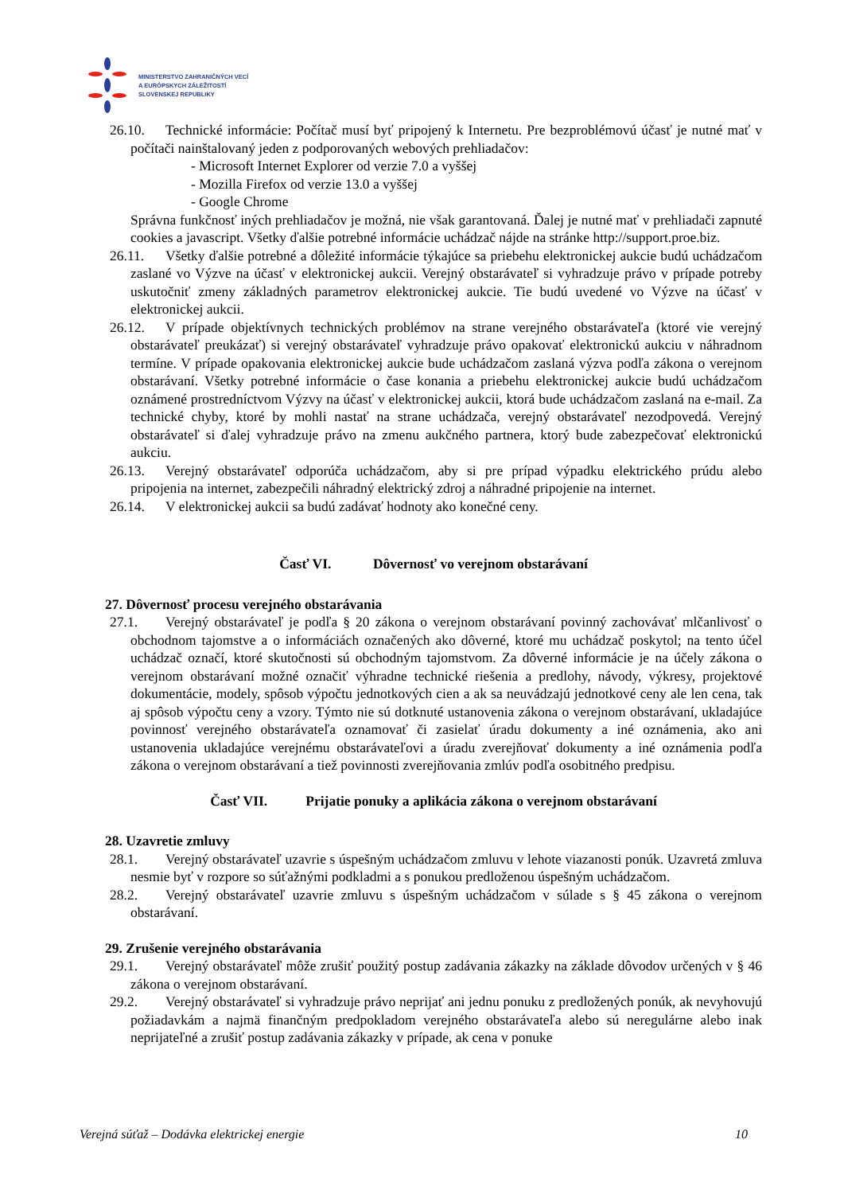MINISTERSTVO ZAHRANIČNÝCH VECÍ
A EURÓPSKYCH ZÁLEŽITOSTÍ
SLOVENSKEJ REPUBLIKY
26.10. Technické informácie: Počítač musí byť pripojený k Internetu. Pre bezproblémovú účasť je nutné mať v počítači nainštalovaný jeden z podporovaných webových prehliadačov:
- Microsoft Internet Explorer od verzie 7.0 a vyššej
- Mozilla Firefox od verzie 13.0 a vyššej
- Google Chrome
Správna funkčnosť iných prehliadačov je možná, nie však garantovaná. Ďalej je nutné mať v prehliadači zapnuté cookies a javascript. Všetky ďalšie potrebné informácie uchádzač nájde na stránke http://support.proe.biz.
26.11. Všetky ďalšie potrebné a dôležité informácie týkajúce sa priebehu elektronickej aukcie budú uchádzačom zaslané vo Výzve na účasť v elektronickej aukcii. Verejný obstarávateľ si vyhradzuje právo v prípade potreby uskutočniť zmeny základných parametrov elektronickej aukcie. Tie budú uvedené vo Výzve na účasť v elektronickej aukcii.
26.12. V prípade objektívnych technických problémov na strane verejného obstarávateľa (ktoré vie verejný obstarávateľ preukázať) si verejný obstarávateľ vyhradzuje právo opakovať elektronickú aukciu v náhradnom termíne. V prípade opakovania elektronickej aukcie bude uchádzačom zaslaná výzva podľa zákona o verejnom obstarávaní. Všetky potrebné informácie o čase konania a priebehu elektronickej aukcie budú uchádzačom oznámené prostredníctvom Výzvy na účasť v elektronickej aukcii, ktorá bude uchádzačom zaslaná na e-mail. Za technické chyby, ktoré by mohli nastať na strane uchádzača, verejný obstarávateľ nezodpovedá. Verejný obstarávateľ si ďalej vyhradzuje právo na zmenu aukčného partnera, ktorý bude zabezpečovať elektronickú aukciu.
26.13. Verejný obstarávateľ odporúča uchádzačom, aby si pre prípad výpadku elektrického prúdu alebo pripojenia na internet, zabezpečili náhradný elektrický zdroj a náhradné pripojenie na internet.
26.14. V elektronickej aukcii sa budú zadávať hodnoty ako konečné ceny.
Časť VI. Dôvernosť vo verejnom obstarávaní
27. Dôvernosť procesu verejného obstarávania
27.1. Verejný obstarávateľ je podľa § 20 zákona o verejnom obstarávaní povinný zachovávať mlčanlivosť o obchodnom tajomstve a o informáciách označených ako dôverné, ktoré mu uchádzač poskytol; na tento účel uchádzač označí, ktoré skutočnosti sú obchodným tajomstvom. Za dôverné informácie je na účely zákona o verejnom obstarávaní možné označiť výhradne technické riešenia a predlohy, návody, výkresy, projektové dokumentácie, modely, spôsob výpočtu jednotkových cien a ak sa neuvádzajú jednotkové ceny ale len cena, tak aj spôsob výpočtu ceny a vzory. Týmto nie sú dotknuté ustanovenia zákona o verejnom obstarávaní, ukladajúce povinnosť verejného obstarávateľa oznamovať či zasielať úradu dokumenty a iné oznámenia, ako ani ustanovenia ukladajúce verejnému obstarávateľovi a úradu zverejňovať dokumenty a iné oznámenia podľa zákona o verejnom obstarávaní a tiež povinnosti zverejňovania zmlúv podľa osobitného predpisu.
Časť VII. Prijatie ponuky a aplikácia zákona o verejnom obstarávaní
28. Uzavretie zmluvy
28.1. Verejný obstarávateľ uzavrie s úspešným uchádzačom zmluvu v lehote viazanosti ponúk. Uzavretá zmluva nesmie byť v rozpore so súťažnými podkladmi a s ponukou predloženou úspešným uchádzačom.
28.2. Verejný obstarávateľ uzavrie zmluvu s úspešným uchádzačom v súlade s § 45 zákona o verejnom obstarávaní.
29. Zrušenie verejného obstarávania
29.1. Verejný obstarávateľ môže zrušiť použitý postup zadávania zákazky na základe dôvodov určených v § 46 zákona o verejnom obstarávaní.
29.2. Verejný obstarávateľ si vyhradzuje právo neprijať ani jednu ponuku z predložených ponúk, ak nevyhovujú požiadavkám a najmä finančným predpokladom verejného obstarávateľa alebo sú neregulárne alebo inak neprijateľné a zrušiť postup zadávania zákazky v prípade, ak cena v ponuke
Verejná súťaž – Dodávka elektrickej energie 10